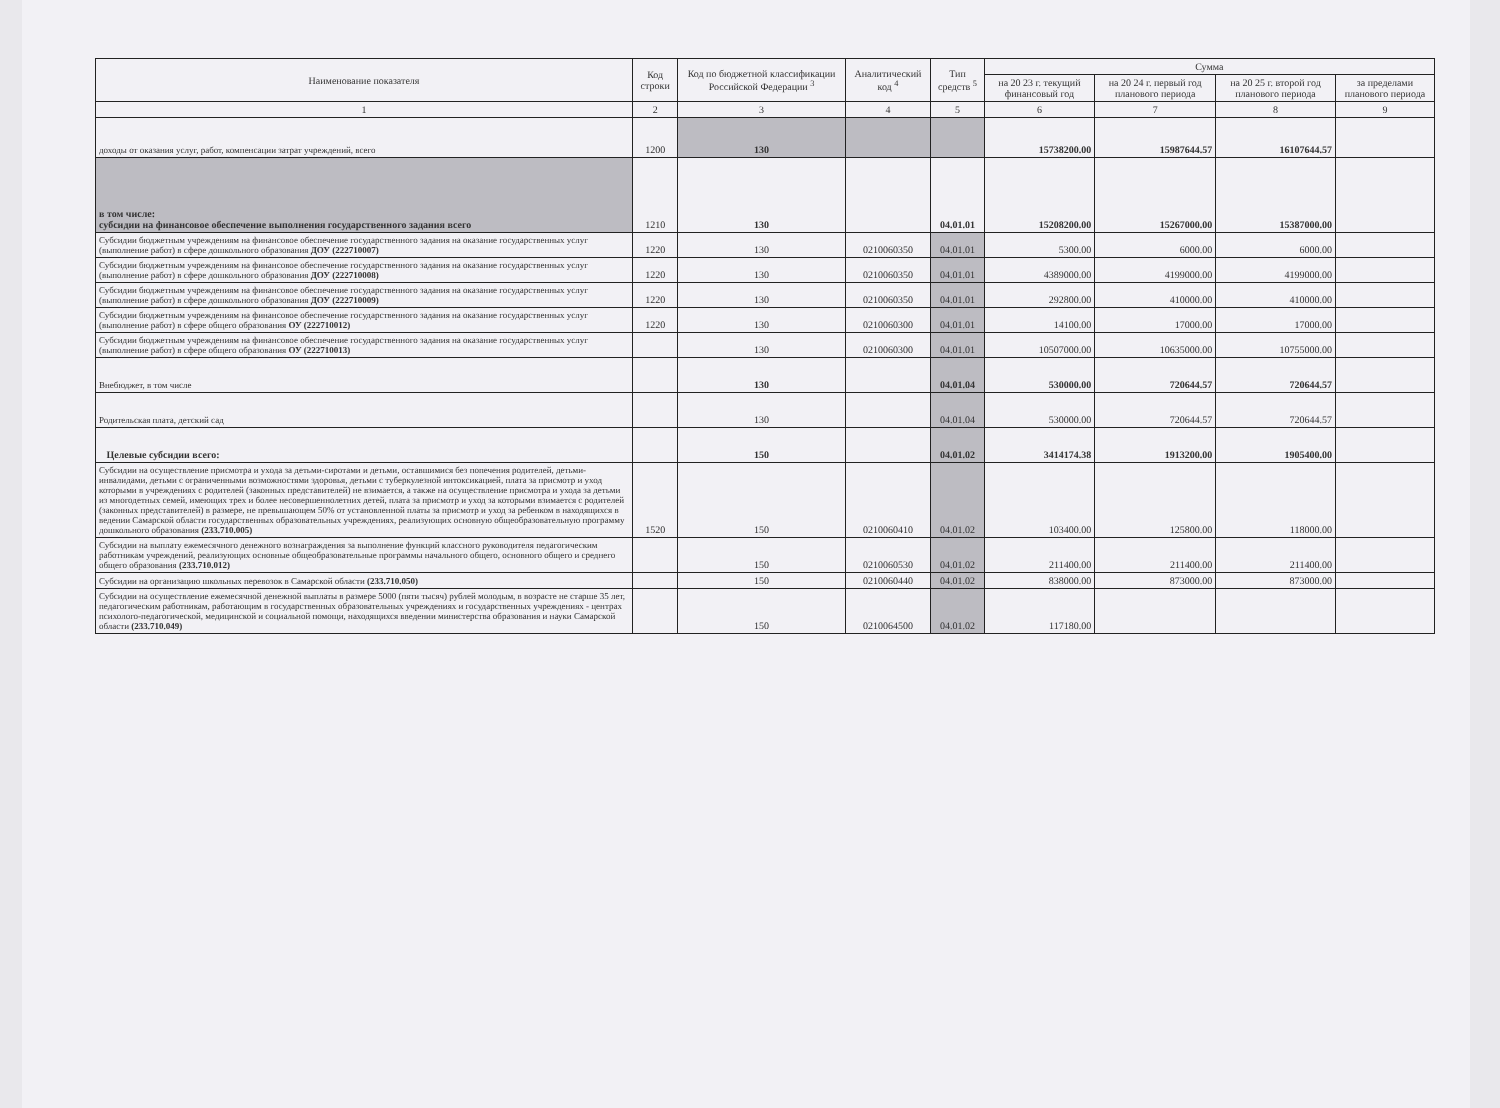| Наименование показателя | Код строки | Код по бюджетной классификации Российской Федерации <sup>3</sup> | Аналитический код <sup>4</sup> | Тип средств <sup>5</sup> | Сумма | | | |
| --- | --- | --- | --- | --- | --- | --- | --- | --- |
| | | | | | на 20 23 г. текущий финансовый год | на 20 24 г. первый год планового периода | на 20 25 г. второй год планового периода | за пределами планового периода |
| 1 | 2 | 3 | 4 | 5 | 6 | 7 | 8 | 9 |
| доходы от оказания услуг, работ, компенсации затрат учреждений, всего | 1200 | 130 | | | 15738200.00 | 15987644.57 | 16107644.57 | |
| в том числе: субсидии на финансовое обеспечение выполнения государственного задания всего | 1210 | 130 | | 04.01.01 | 15208200.00 | 15267000.00 | 15387000.00 | |
| Субсидии бюджетным учреждениям на финансовое обеспечение государственного задания на оказание государственных услуг (выполнение работ) в сфере дошкольного образования ДОУ (222710007) | 1220 | 130 | 0210060350 | 04.01.01 | 5300.00 | 6000.00 | 6000.00 | |
| Субсидии бюджетным учреждениям на финансовое обеспечение государственного задания на оказание государственных услуг (выполнение работ) в сфере дошкольного образования ДОУ (222710008) | 1220 | 130 | 0210060350 | 04.01.01 | 4389000.00 | 4199000.00 | 4199000.00 | |
| Субсидии бюджетным учреждениям на финансовое обеспечение государственного задания на оказание государственных услуг (выполнение работ) в сфере дошкольного образования ДОУ (222710009) | 1220 | 130 | 0210060350 | 04.01.01 | 292800.00 | 410000.00 | 410000.00 | |
| Субсидии бюджетным учреждениям на финансовое обеспечение государственного задания на оказание государственных услуг (выполнение работ) в сфере общего образования ОУ (222710012) | 1220 | 130 | 0210060300 | 04.01.01 | 14100.00 | 17000.00 | 17000.00 | |
| Субсидии бюджетным учреждениям на финансовое обеспечение государственного задания на оказание государственных услуг (выполнение работ) в сфере общего образования ОУ (222710013) | | 130 | 0210060300 | 04.01.01 | 10507000.00 | 10635000.00 | 10755000.00 | |
| Внебюджет, в том числе | | 130 | | 04.01.04 | 530000.00 | 720644.57 | 720644.57 | |
| Родительская плата, детский сад | | 130 | | 04.01.04 | 530000.00 | 720644.57 | 720644.57 | |
| Целевые субсидии всего: | | 150 | | 04.01.02 | 3414174.38 | 1913200.00 | 1905400.00 | |
| Субсидии на осуществление присмотра и ухода за детьми-сиротами и детьми, оставшимися без попечения родителей, детьми-инвалидами, детьми с ограниченными возможностями здоровья, детьми с туберкулезной интоксикацией, плата за присмотр и уход которыми в учреждениях с родителей (законных представителей) не взимается, а также на осуществление присмотра и ухода за детьми из многодетных семей, имеющих трех и более несовершеннолетних детей, плата за присмотр и уход за которыми взимается с родителей (законных представителей) в размере, не превышающем 50% от установленной платы за присмотр и уход за ребенком в находящихся в ведении Самарской области государственных образовательных учреждениях, реализующих основную общеобразовательную программу дошкольного образования (233.710.005) | 1520 | 150 | 0210060410 | 04.01.02 | 103400.00 | 125800.00 | 118000.00 | |
| Субсидии на выплату ежемесячного денежного вознаграждения за выполнение функций классного руководителя педагогическим работникам учреждений, реализующих основные общеобразовательные программы начального общего, основного общего и среднего общего образования (233.710.012) | | 150 | 0210060530 | 04.01.02 | 211400.00 | 211400.00 | 211400.00 | |
| Субсидии на организацию школьных перевозок в Самарской области (233.710.050) | | 150 | 0210060440 | 04.01.02 | 838000.00 | 873000.00 | 873000.00 | |
| Субсидии на осуществление ежемесячной денежной выплаты в размере 5000 (пяти тысяч) рублей молодым, в возрасте не старше 35 лет, педагогическим работникам, работающим в государственных образовательных учреждениях и государственных учреждениях - центрах психолого-педагогической, медицинской и социальной помощи, находящихся введении министерства образования и науки Самарской области (233.710.049) | | 150 | 0210064500 | 04.01.02 | 117180.00 | | | |